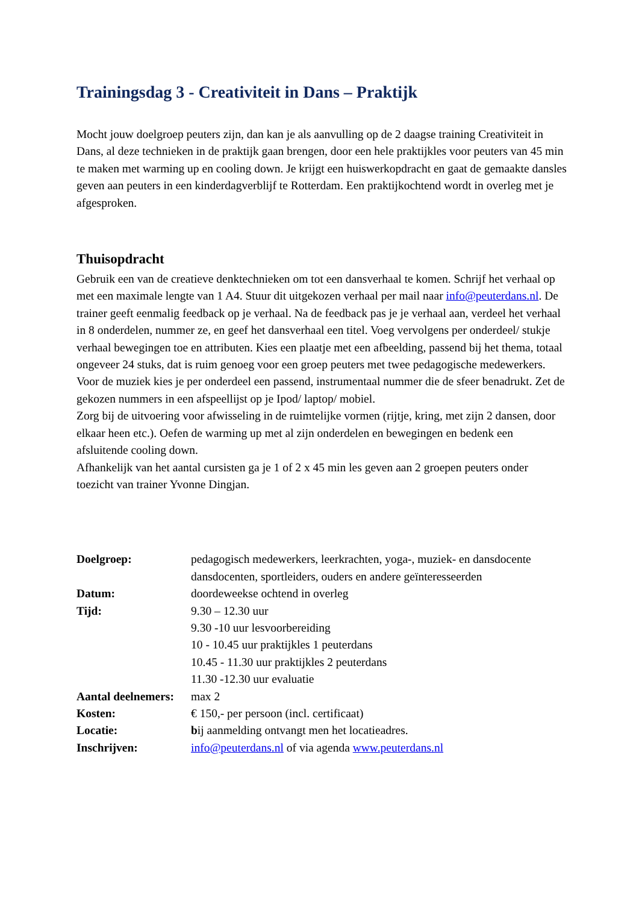Trainingsdag 3 - Creativiteit in Dans – Praktijk
Mocht jouw doelgroep peuters zijn, dan kan je als aanvulling op de 2 daagse training Creativiteit in Dans, al deze technieken in de praktijk gaan brengen, door een hele praktijkles voor peuters van 45 min te maken met warming up en cooling down. Je krijgt een huiswerkopdracht en gaat de gemaakte dansles geven aan peuters in een kinderdagverblijf te Rotterdam. Een praktijkochtend wordt in overleg met je afgesproken.
Thuisopdracht
Gebruik een van de creatieve denktechnieken om tot een dansverhaal te komen. Schrijf het verhaal op met een maximale lengte van 1 A4. Stuur dit uitgekozen verhaal per mail naar info@peuterdans.nl. De trainer geeft eenmalig feedback op je verhaal. Na de feedback pas je je verhaal aan, verdeel het verhaal in 8 onderdelen, nummer ze, en geef het dansverhaal een titel. Voeg vervolgens per onderdeel/ stukje verhaal bewegingen toe en attributen. Kies een plaatje met een afbeelding, passend bij het thema, totaal ongeveer 24 stuks, dat is ruim genoeg voor een groep peuters met twee pedagogische medewerkers. Voor de muziek kies je per onderdeel een passend, instrumentaal nummer die de sfeer benadrukt. Zet de gekozen nummers in een afspeellijst op je Ipod/ laptop/ mobiel.
Zorg bij de uitvoering voor afwisseling in de ruimtelijke vormen (rijtje, kring, met zijn 2 dansen, door elkaar heen etc.). Oefen de warming up met al zijn onderdelen en bewegingen en bedenk een afsluitende cooling down.
Afhankelijk van het aantal cursisten ga je 1 of 2 x 45 min les geven aan 2 groepen peuters onder toezicht van trainer Yvonne Dingjan.
| Doelgroep: | pedagogisch medewerkers, leerkrachten, yoga-, muziek- en dansdocente dansdocenten, sportleiders, ouders en andere geïnteresseerden |
| Datum: | doordeweekse ochtend in overleg |
| Tijd: | 9.30 – 12.30 uur 9.30 -10 uur lesvoorbereiding 10 - 10.45 uur praktijkles 1 peuterdans 10.45 - 11.30 uur praktijkles 2 peuterdans 11.30 -12.30 uur evaluatie |
| Aantal deelnemers: | max 2 |
| Kosten: | € 150,- per persoon (incl. certificaat) |
| Locatie: | b ij aanmelding ontvangt men het locatieadres. |
| Inschrijven: | info@peuterdans.nl of via agenda www.peuterdans.nl |